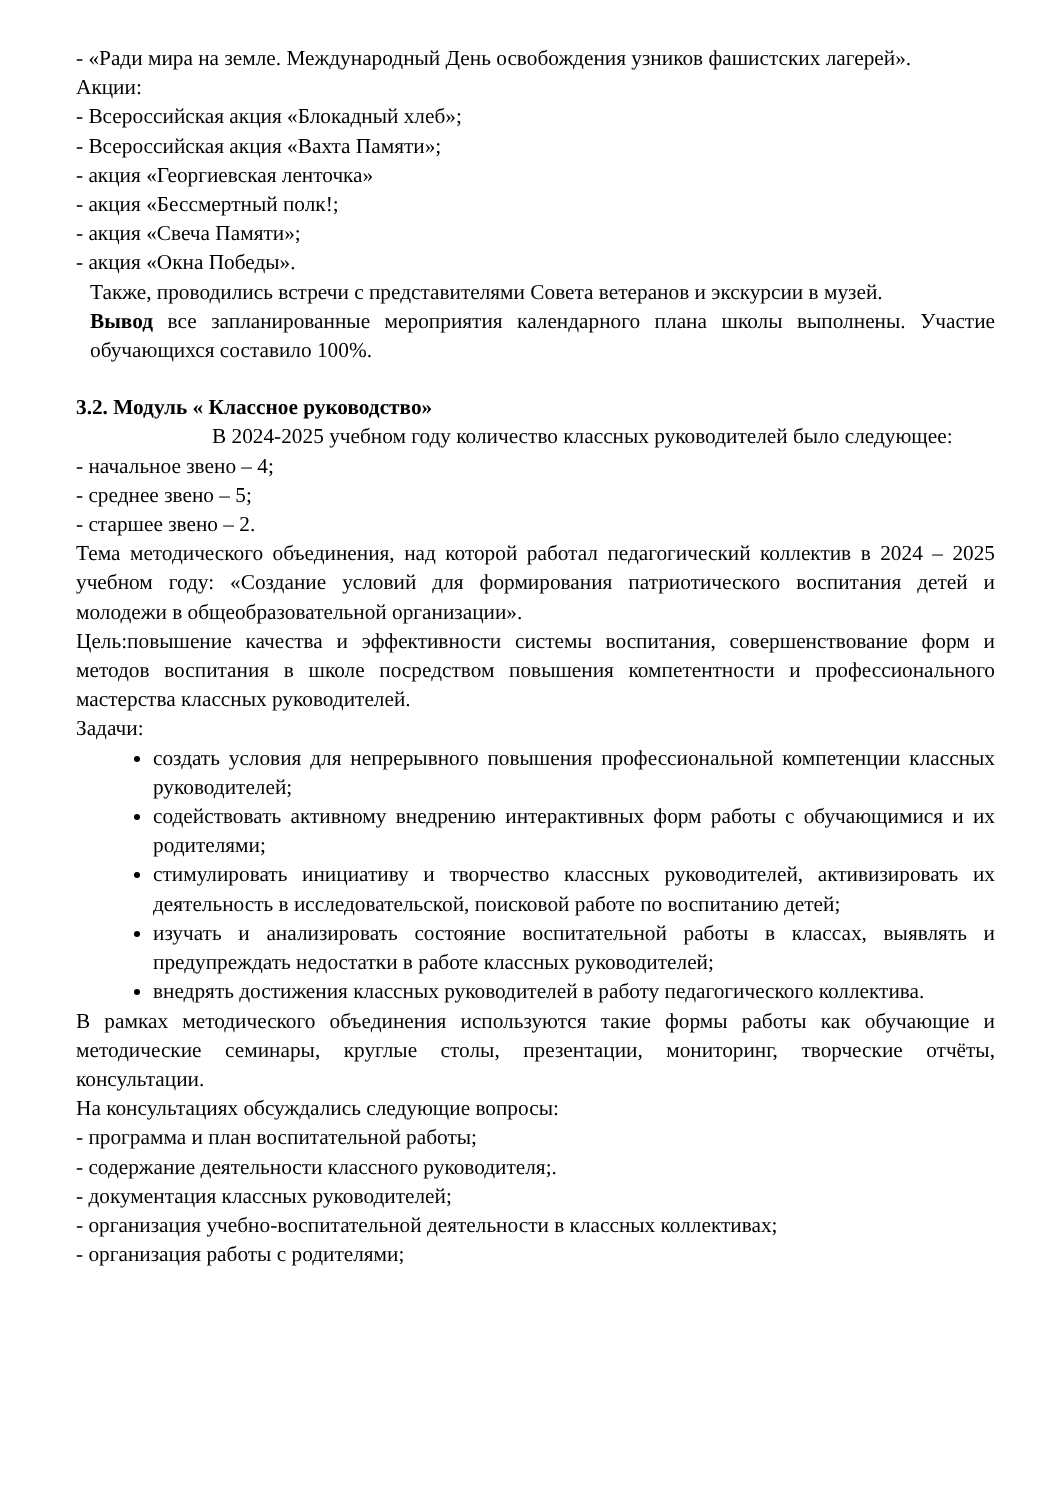- «Ради мира на земле. Международный День освобождения узников фашистских лагерей».
Акции:
- Всероссийская акция «Блокадный хлеб»;
- Всероссийская акция «Вахта Памяти»;
- акция «Георгиевская ленточка»
- акция «Бессмертный полк!;
- акция «Свеча Памяти»;
- акция «Окна Победы».
Также, проводились встречи с представителями Совета ветеранов и экскурсии в музей.
Вывод все запланированные мероприятия календарного плана школы выполнены. Участие обучающихся составило 100%.
3.2. Модуль « Классное руководство»
В 2024-2025 учебном году количество классных руководителей было следующее:
- начальное звено – 4;
- среднее звено – 5;
- старшее звено – 2.
Тема методического объединения, над которой работал педагогический коллектив в 2024 – 2025 учебном году: «Создание условий для формирования патриотического воспитания детей и молодежи в общеобразовательной организации».
Цель:повышение качества и эффективности системы воспитания, совершенствование форм и методов воспитания в школе посредством повышения компетентности и профессионального мастерства классных руководителей.
Задачи:
создать условия для непрерывного повышения профессиональной компетенции классных руководителей;
содействовать активному внедрению интерактивных форм работы с обучающимися и их родителями;
стимулировать инициативу и творчество классных руководителей, активизировать их деятельность в исследовательской, поисковой работе по воспитанию детей;
изучать и анализировать состояние воспитательной работы в классах, выявлять и предупреждать недостатки в работе классных руководителей;
внедрять достижения классных руководителей в работу педагогического коллектива.
В рамках методического объединения используются такие формы работы как обучающие и методические семинары, круглые столы, презентации, мониторинг, творческие отчёты, консультации.
На консультациях обсуждались следующие вопросы:
- программа и план воспитательной работы;
- содержание деятельности классного руководителя;.
- документация классных руководителей;
- организация учебно-воспитательной деятельности в классных коллективах;
- организация работы с родителями;